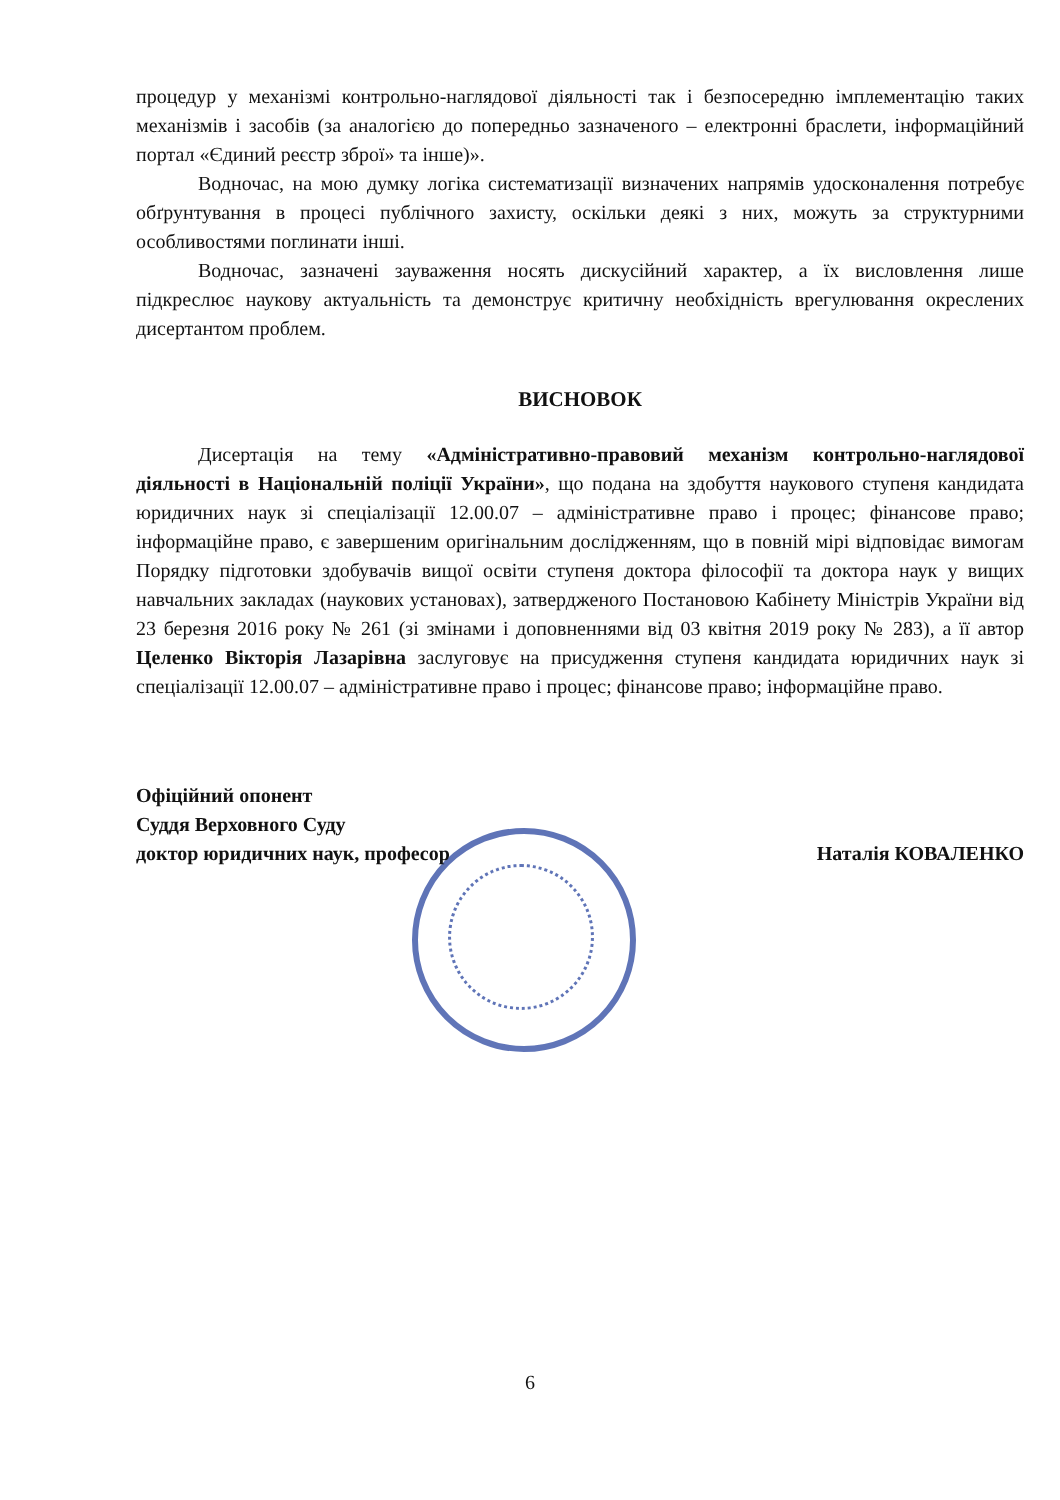процедур у механізмі контрольно-наглядової діяльності так і безпосередню імплементацію таких механізмів і засобів (за аналогією до попередньо зазначеного – електронні браслети, інформаційний портал «Єдиний реєстр зброї» та інше)».
Водночас, на мою думку логіка систематизації визначених напрямів удосконалення потребує обґрунтування в процесі публічного захисту, оскільки деякі з них, можуть за структурними особливостями поглинати інші.
Водночас, зазначені зауваження носять дискусійний характер, а їх висловлення лише підкреслює наукову актуальність та демонструє критичну необхідність врегулювання окреслених дисертантом проблем.
ВИСНОВОК
Дисертація на тему «Адміністративно-правовий механізм контрольно-наглядової діяльності в Національній поліції України», що подана на здобуття наукового ступеня кандидата юридичних наук зі спеціалізації 12.00.07 – адміністративне право і процес; фінансове право; інформаційне право, є завершеним оригінальним дослідженням, що в повній мірі відповідає вимогам Порядку підготовки здобувачів вищої освіти ступеня доктора філософії та доктора наук у вищих навчальних закладах (наукових установах), затвердженого Постановою Кабінету Міністрів України від 23 березня 2016 року № 261 (зі змінами і доповненнями від 03 квітня 2019 року № 283), а її автор Целенко Вікторія Лазарівна заслуговує на присудження ступеня кандидата юридичних наук зі спеціалізації 12.00.07 – адміністративне право і процес; фінансове право; інформаційне право.
Офіційний опонент
Суддя Верховного Суду
доктор юридичних наук, професор
Наталія КОВАЛЕНКО
6